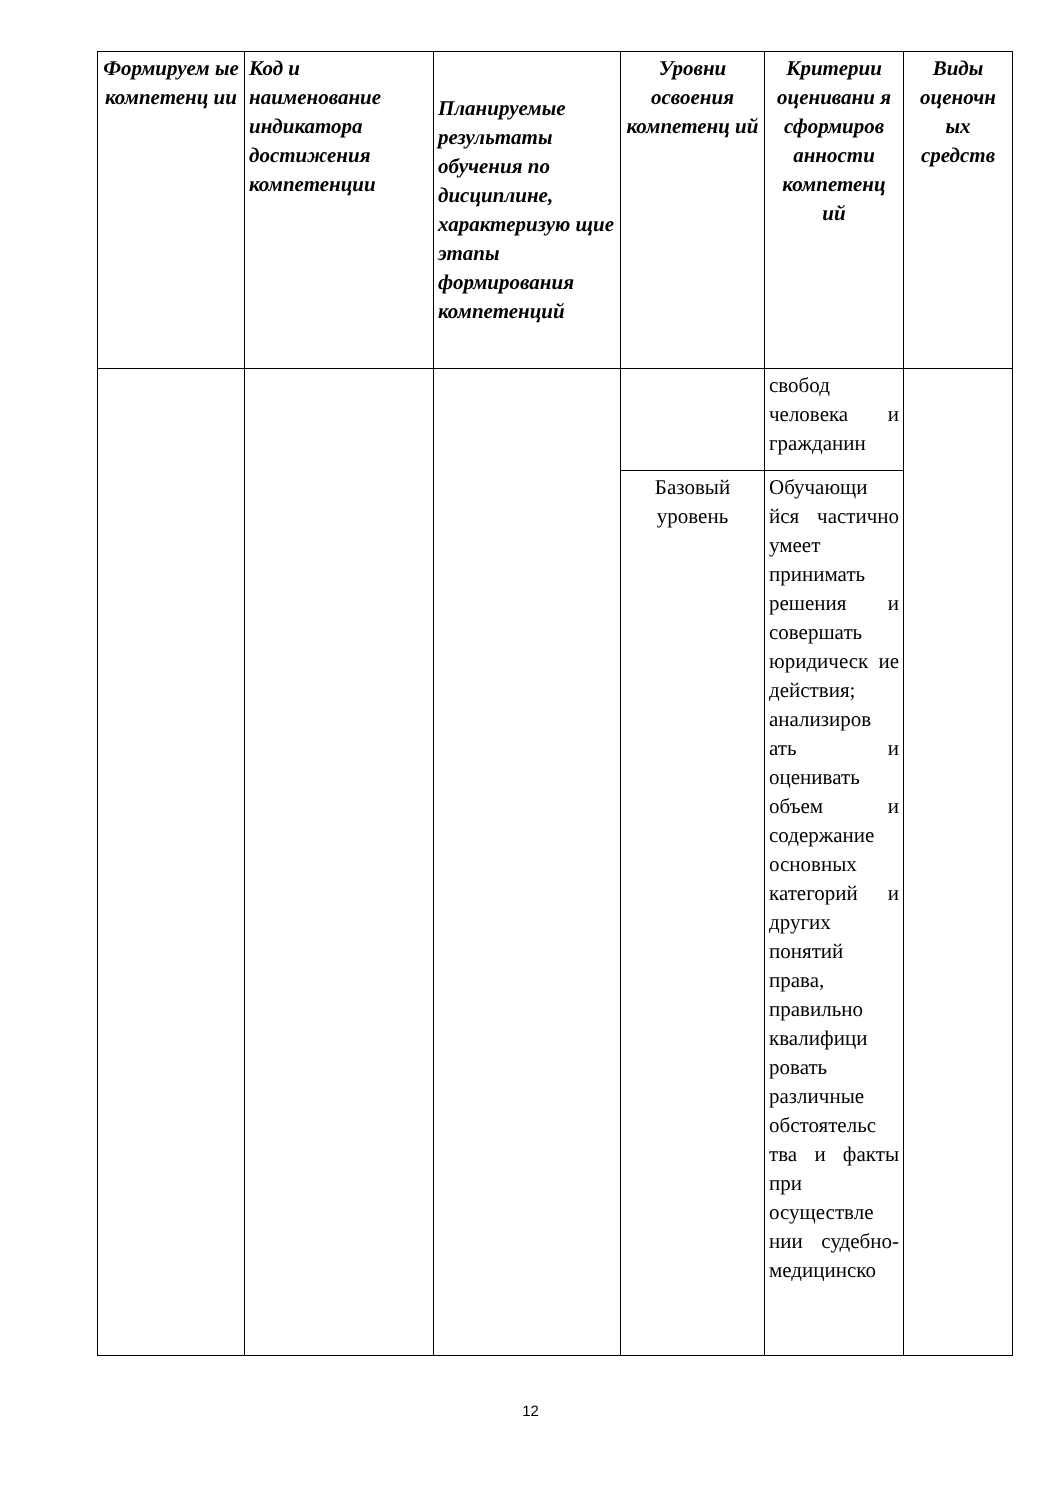| Формируем ые компетенц ии | Код и наименование индикатора достижения компетенции | Планируемые результаты обучения по дисциплине, характеризую щие этапы формирования компетенций | Уровни освоения компетенц ий | Критерии оценивани я сформиров анности компетенц ий | Виды оценочн ых средств |
| --- | --- | --- | --- | --- | --- |
| | | | | свобод человека и гражданин | |
| | | | Базовый уровень | Обучающи йся частично умеет принимать решения и совершать юридическ ие действия; анализиров ать и оценивать объем и содержание основных категорий и других понятий права, правильно квалифици ровать различные обстоятельс тва и факты при осуществле нии судебно-медицинско | |
12